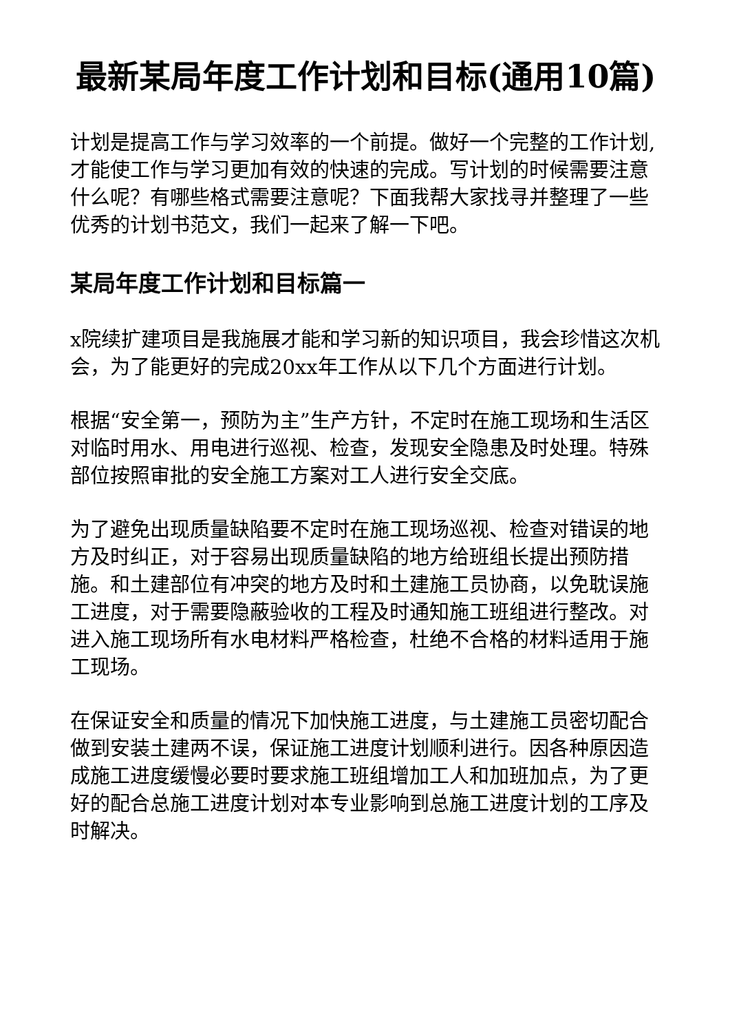最新某局年度工作计划和目标(通用10篇)
计划是提高工作与学习效率的一个前提。做好一个完整的工作计划,才能使工作与学习更加有效的快速的完成。写计划的时候需要注意什么呢？有哪些格式需要注意呢？下面我帮大家找寻并整理了一些优秀的计划书范文，我们一起来了解一下吧。
某局年度工作计划和目标篇一
x院续扩建项目是我施展才能和学习新的知识项目，我会珍惜这次机会，为了能更好的完成20xx年工作从以下几个方面进行计划。
根据“安全第一，预防为主”生产方针，不定时在施工现场和生活区对临时用水、用电进行巡视、检查，发现安全隐患及时处理。特殊部位按照审批的安全施工方案对工人进行安全交底。
为了避免出现质量缺陷要不定时在施工现场巡视、检查对错误的地方及时纠正，对于容易出现质量缺陷的地方给班组长提出预防措施。和土建部位有冲突的地方及时和土建施工员协商，以免耽误施工进度，对于需要隐蔽验收的工程及时通知施工班组进行整改。对进入施工现场所有水电材料严格检查，杜绝不合格的材料适用于施工现场。
在保证安全和质量的情况下加快施工进度，与土建施工员密切配合做到安装土建两不误，保证施工进度计划顺利进行。因各种原因造成施工进度缓慢必要时要求施工班组增加工人和加班加点，为了更好的配合总施工进度计划对本专业影响到总施工进度计划的工序及时解决。